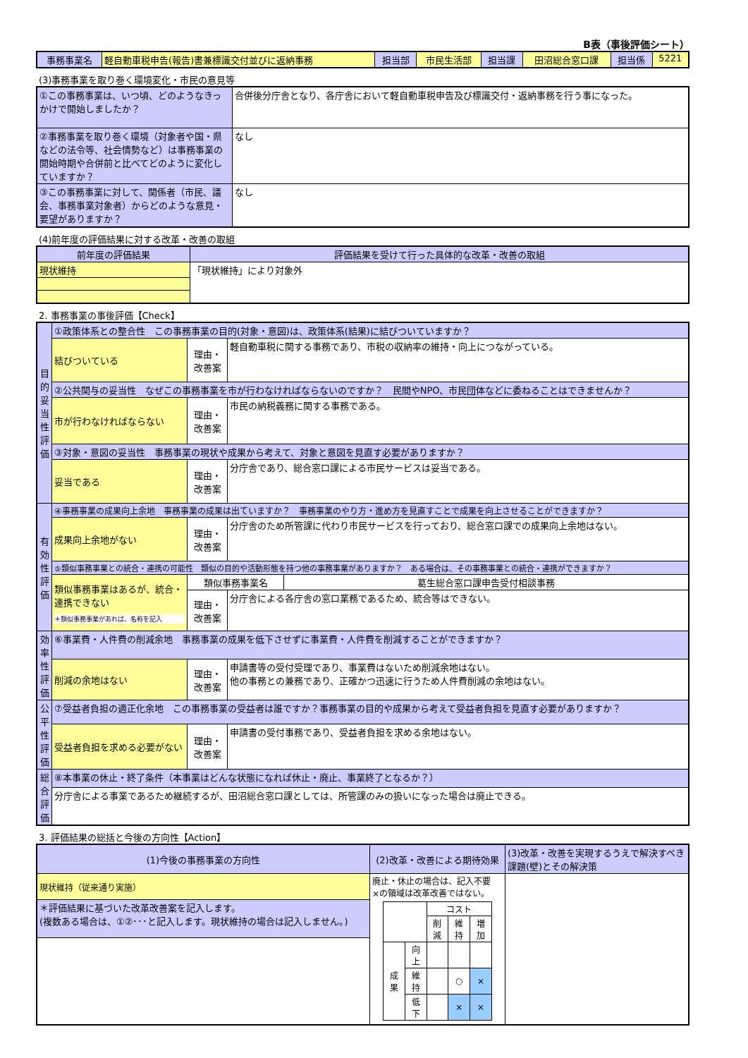B表（事後評価シート）
| 事務事業名 | 軽自動車税申告(報告)書兼標識交付並びに返納事務 | 担当部 | 市民生活部 | 担当課 | 田沼総合窓口課 | 担当係 | 5221 |
(3)事務事業を取り巻く環境変化・市民の意見等
| ①この事務事業は、いつ頃、どのようなきっかけで開始しましたか？ | 合併後分庁舎となり、各庁舎において軽自動車税申告及び標識交付・返納事務を行う事になった。 |
| ②事務事業を取り巻く環境（対象者や国・県などの法令等、社会情勢など）は事務事業の開始時期や合併前と比べてどのように変化していますか？ | なし |
| ③この事務事業に対して、関係者（市民、議会、事務事業対象者）からどのような意見・要望がありますか？ | なし |
(4)前年度の評価結果に対する改革・改善の取組
| 前年度の評価結果 | 評価結果を受けて行った具体的な改革・改善の取組 |
| 現状維持 | 「現状維持」により対象外 |
2. 事務事業の事後評価【Check】
| 目的妥当性評価 | ①政策体系との整合性 この事務事業の目的(対象・意図)は、政策体系(結果)に結びついていますか？ | | |
| | 結びついている | 理由・改善案 | 軽自動車税に関する事務であり、市税の収納率の維持・向上につながっている。 |
| | ②公共関与の妥当性 なぜこの事務事業を市が行わなければならないのですか？ 民間やNPO、市民団体などに委ねることはできませんか？ | | |
| | 市が行わなければならない | 理由・改善案 | 市民の納税義務に関する事務である。 |
| | ③対象・意図の妥当性 事務事業の現状や成果から考えて、対象と意図を見直す必要がありますか？ | | |
| | 妥当である | 理由・改善案 | 分庁舎であり、総合窓口課による市民サービスは妥当である。 |
| 有効性評価 | ④事務事業の成果向上余地 事務事業の成果は出ていますか？ 事務事業のやり方・進め方を見直すことで成果を向上させることができますか？ | | |
| | 成果向上余地がない | 理由・改善案 | 分庁舎のため所管課に代わり市民サービスを行っており、総合窓口課での成果向上余地はない。 |
| | ⑤類似事務事業との統合・連携の可能性 類似の目的や活動形態を持つ他の事務事業がありますか？ ある場合は、その事務事業との統合・連携ができますか？ | | |
| | 類似事務事業はあるが、統合・連携できない ＊類似事務事業があれば、名称を記入 | / 類似事務事業名 / 葛生総合窓口課申告受付相談事務 / | |
| | | 理由・改善案 | 分庁舎による各庁舎の窓口業務であるため、統合等はできない。 |
| 効率性評価 | ⑥事業費・人件費の削減余地 事務事業の成果を低下させずに事業費・人件費を削減することができますか？ | | |
| | 削減の余地はない | 理由・改善案 | 申請書等の受付受理であり、事業費はないため削減余地はない。 他の事務との兼務であり、正確かつ迅速に行うため人件費削減の余地はない。 |
| 公平性評価 | ⑦受益者負担の適正化余地 この事務事業の受益者は誰ですか？事務事業の目的や成果から考えて受益者負担を見直す必要がありますか？ | | |
| | 受益者負担を求める必要がない | 理由・改善案 | 申請書の受付事務であり、受益者負担を求める余地はない。 |
| 総合評価 | ⑧本事業の休止・終了条件（本事業はどんな状態になれば休止・廃止、事業終了となるか？） | | |
| | 分庁舎による事業であるため継続するが、田沼総合窓口課としては、所管課のみの扱いになった場合は廃止できる。 | | |
3. 評価結果の総括と今後の方向性【Action】
| (1)今後の事務事業の方向性 | (2)改革・改善による期待効果 | (3)改革・改善を実現するうえで解決すべき課題(壁)とその解決策 |
| 現状維持（従来通り実施） | 廃止・休止の場合は、記入不要 ×の領域は改革改善ではない。 / / / コスト / / / / / / 削減 / 維持 / 増加 / / 成果 / 向上 / / / / / / 維持 / / ○ / × / / / 低下 / / × / × / | |
| ＊評価結果に基づいた改革改善案を記入します。 (複数ある場合は、①②･･･と記入します。現状維持の場合は記入しません。) | | |